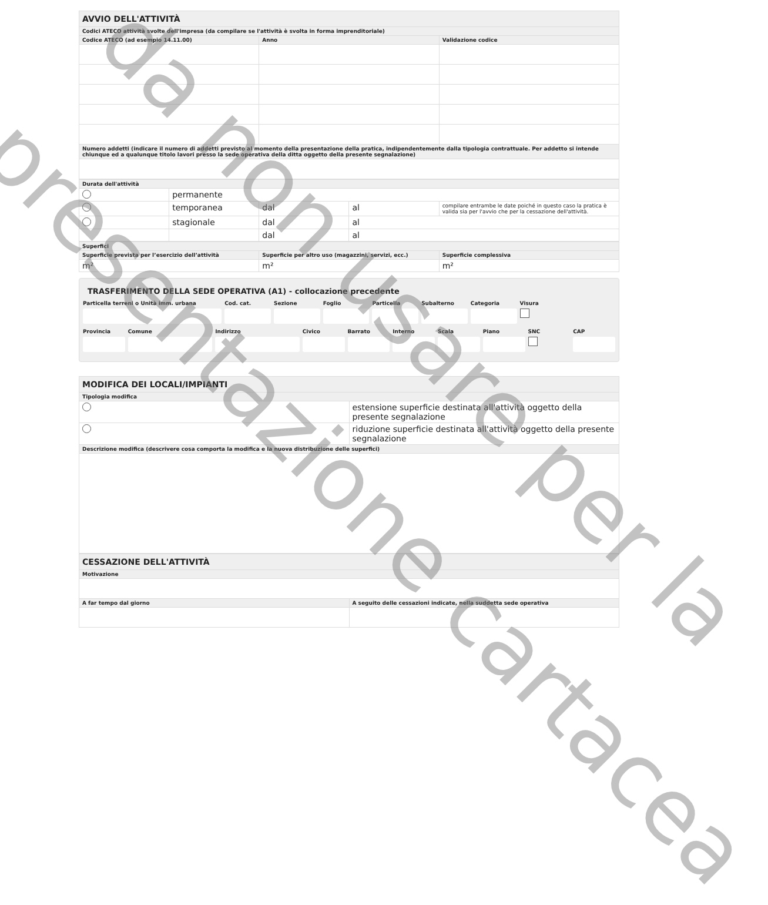| AVVIO DELL'ATTIVITÀ | | |
| --- | --- | --- |
| Codici ATECO attività svolte dell'impresa (da compilare se l'attività è svolta in forma imprenditoriale) | | |
| Codice ATECO (ad esempio 14.11.00) | Anno | Validazione codice |
| Numero addetti (indicare il numero di addetti previsto al momento della presentazione della pratica, indipendentemente dalla tipologia contrattuale. Per addetto si intende chiunque ed a qualunque titolo lavori presso la sede operativa della ditta oggetto della presente segnalazione) | | |
| Durata dell'attività | | | | |
| --- | --- | --- | --- | --- |
| | permanente | | | |
| | temporanea | dal | al | compilare entrambe le date poiché in questo caso la pratica è valida sia per l'avvio che per la cessazione dell'attività. |
| | stagionale | dal | al | |
| | | dal | al | |
| Superfici | | |
| --- | --- | --- |
| Superficie prevista per l’esercizio dell’attività | Superficie per altro uso (magazzini, servizi, ecc.) | Superficie complessiva |
| m² | m² | m² |
TRASFERIMENTO DELLA SEDE OPERATIVA (A1) - collocazione precedente
Particella terreni o Unità imm. urbana
Cod. cat. Sezione Foglio Particella Subalterno Categoria Visura
Provincia Comune Indirizzo Civico Barrato Interno Scala Piano SNC
CAP
| MODIFICA DEI LOCALI/IMPIANTI | |
| --- | --- |
| Tipologia modifica | |
| | estensione superficie destinata all'attività oggetto della presente segnalazione |
| | riduzione superficie destinata all'attività oggetto della presente segnalazione |
| Descrizione modifica (descrivere cosa comporta la modifica e la nuova distribuzione delle superfici) | |
| CESSAZIONE DELL'ATTIVITÀ | |
| --- | --- |
| Motivazione | |
| A far tempo dal giorno | A seguito delle cessazioni indicate, nella suddetta sede operativa |
da non usare per la
presentazione cartacea